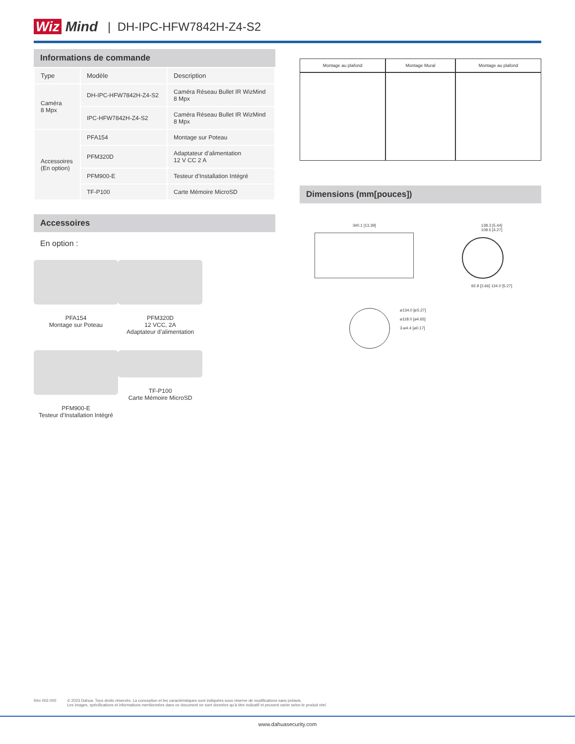Wiz Mind | DH-IPC-HFW7842H-Z4-S2
Informations de commande
| Type | Modèle | Description |
| --- | --- | --- |
| Caméra 8 Mpx | DH-IPC-HFW7842H-Z4-S2 | Caméra Réseau Bullet IR WizMind 8 Mpx |
| | IPC-HFW7842H-Z4-S2 | Caméra Réseau Bullet IR WizMind 8 Mpx |
| Accessoires (En option) | PFA154 | Montage sur Poteau |
| | PFM320D | Adaptateur d’alimentation 12 V CC 2 A |
| | PFM900-E | Testeur d’Installation Intégré |
| | TF-P100 | Carte Mémoire MicroSD |
Accessoires
En option :
PFA154
Montage sur Poteau
PFM320D
12 VCC, 2A
Adaptateur d’alimentation
PFM900-E
Testeur d’Installation Intégré
TF-P100
Carte Mémoire MicroSD
| Montage au plafond | Montage Mural | Montage au plafond |
| --- | --- | --- |
Dimensions (mm[pouces])
340.1 [13.39] 138.3 [5.44]
108.5 [4.27]
92.9 [3.66] 134.0 [5.27]
⌀134.0 [⌀5.27]
⌀118.0 [⌀4.65]
3-⌀4.4 [⌀0.17]
Rév 002.000 © 2023 Dahua. Tous droits réservés. La conception et les caractéristiques sont indiquées sous réserve de modifications sans préavis.
Les images, spécifications et informations mentionnées dans ce document ne sont données qu’à titre indicatif et peuvent varier selon le produit réel.
www.dahuasecurity.com